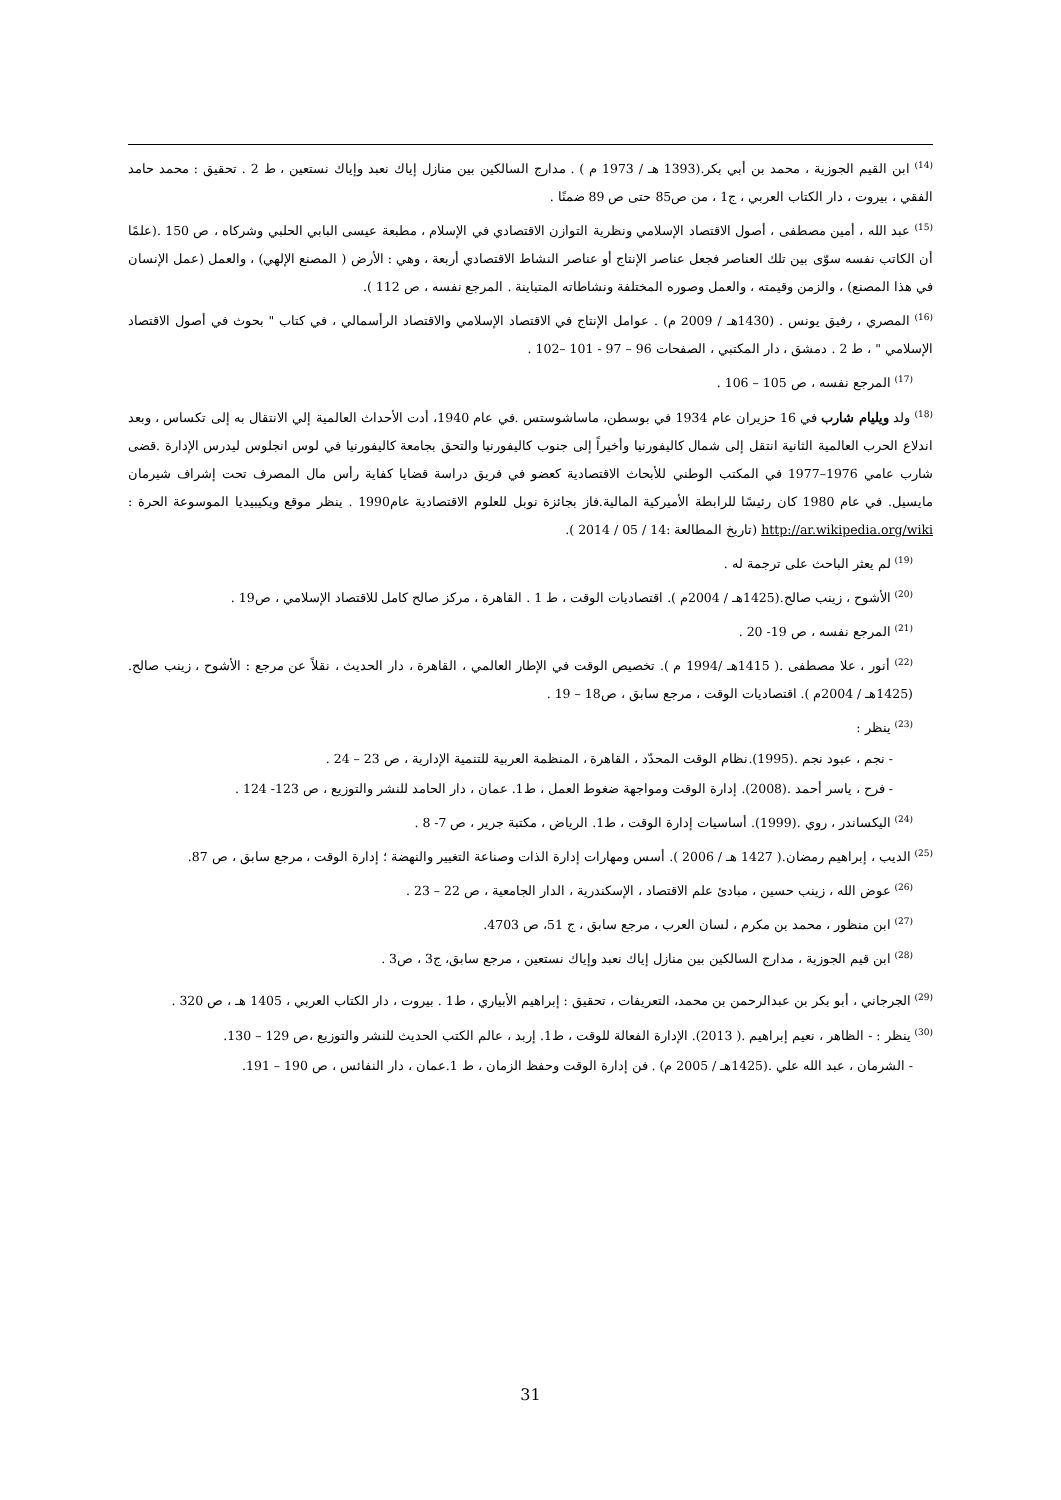<sup>(14)</sup> ابن القيم الجوزية ، محمد بن أبي بكر.(1393 هـ / 1973 م ) . مدارج السالكين بين منازل إياك نعبد وإياك نستعين ، ط 2 . تحقيق : محمد حامد الفقي ، بيروت ، دار الكتاب العربي ، ج1 ، من ص85 حتى ص 89 ضمنًا .
<sup>(15)</sup> عبد الله ، أمين مصطفى ، أصول الاقتصاد الإسلامي ونظرية التوازن الاقتصادي في الإسلام ، مطبعة عيسى البابي الحلبي وشركاه ، ص 150 .(علمًا أن الكاتب نفسه سوّى بين تلك العناصر فجعل عناصر الإنتاج أو عناصر النشاط الاقتصادي أربعة ، وهي : الأرض ( المصنع الإلهي) ، والعمل (عمل الإنسان في هذا المصنع) ، والزمن وقيمته ، والعمل وصوره المختلفة ونشاطاته المتباينة . المرجع نفسه ، ص 112 ).
<sup>(16)</sup> المصري ، رفيق يونس . (1430هـ / 2009 م) . عوامل الإنتاج في الاقتصاد الإسلامي والاقتصاد الرأسمالي ، في كتاب " بحوث في أصول الاقتصاد الإسلامي " ، ط 2 . دمشق ، دار المكتبي ، الصفحات 96 – 97 - 101 –102 .
<sup>(17)</sup> المرجع نفسه ، ص 105 – 106 .
<sup>(18)</sup> ولد ويليام شارب في 16 حزيران عام 1934 في بوسطن، ماساشوستس .في عام 1940، أدت الأحداث العالمية إلي الانتقال به إلى تكساس ، وبعد اندلاع الحرب العالمية الثانية انتقل إلى شمال كاليفورنيا وأخيراً إلى جنوب كاليفورنيا والتحق بجامعة كاليفورنيا في لوس انجلوس ليدرس الإدارة .قضى شارب عامي 1976–1977 في المكتب الوطني للأبحاث الاقتصادية كعضو في فريق دراسة قضايا كفاية رأس مال المصرف تحت إشراف شيرمان مايسيل. في عام 1980 كان رئيسًا للرابطة الأميركية المالية.فاز بجائزة نوبل للعلوم الاقتصادية عام1990 . ينظر موقع ويكيبيديا الموسوعة الحرة : http://ar.wikipedia.org/wiki (تاريخ المطالعة :14 / 05 / 2014 ).
<sup>(19)</sup> لم يعثر الباحث على ترجمة له .
<sup>(20)</sup> الأشوح ، زينب صالح.(1425هـ / 2004م ). اقتصاديات الوقت ، ط 1 . القاهرة ، مركز صالح كامل للاقتصاد الإسلامي ، ص19 .
<sup>(21)</sup> المرجع نفسه ، ص 19- 20 .
<sup>(22)</sup> أنور ، علا مصطفى .( 1415هـ /1994 م ). تخصيص الوقت في الإطار العالمي ، القاهرة ، دار الحديث ، نقلاً عن مرجع : الأشوح ، زينب صالح.(1425هـ / 2004م ). اقتصاديات الوقت ، مرجع سابق ، ص18 – 19 .
<sup>(23)</sup> ينظر :
- نجم ، عبود نجم .(1995).نظام الوقت المحدّد ، القاهرة ، المنظمة العربية للتنمية الإدارية ، ص 23 – 24 .
- فرح ، ياسر أحمد .(2008). إدارة الوقت ومواجهة ضغوط العمل ، ط1. عمان ، دار الحامد للنشر والتوزيع ، ص 123- 124 .
<sup>(24)</sup> اليكساندر ، روي .(1999). أساسيات إدارة الوقت ، ط1. الرياض ، مكتبة جرير ، ص 7- 8 .
<sup>(25)</sup> الديب ، إبراهيم رمضان.( 1427 هـ / 2006 ). أسس ومهارات إدارة الذات وصناعة التغيير والنهضة ؛ إدارة الوقت ، مرجع سابق ، ص 87.
<sup>(26)</sup> عوض الله ، زينب حسين ، مبادئ علم الاقتصاد ، الإسكندرية ، الدار الجامعية ، ص 22 – 23 .
<sup>(27)</sup> ابن منظور ، محمد بن مكرم ، لسان العرب ، مرجع سابق ، ج 51، ص 4703.
<sup>(28)</sup> ابن قيم الجوزية ، مدارج السالكين بين منازل إياك نعبد وإياك نستعين ، مرجع سابق، ج3 ، ص3 .
<sup>(29)</sup> الجرجاني ، أبو بكر بن عبدالرحمن بن محمد، التعريفات ، تحقيق : إبراهيم الأبياري ، ط1 . بيروت ، دار الكتاب العربي ، 1405 هـ ، ص 320 .
<sup>(30)</sup> ينظر : - الظاهر ، نعيم إبراهيم .( 2013). الإدارة الفعالة للوقت ، ط1. إربد ، عالم الكتب الحديث للنشر والتوزيع ،ص 129 – 130.
- الشرمان ، عبد الله علي .(1425هـ / 2005 م) . فن إدارة الوقت وحفظ الزمان ، ط 1.عمان ، دار النفائس ، ص 190 – 191.
31